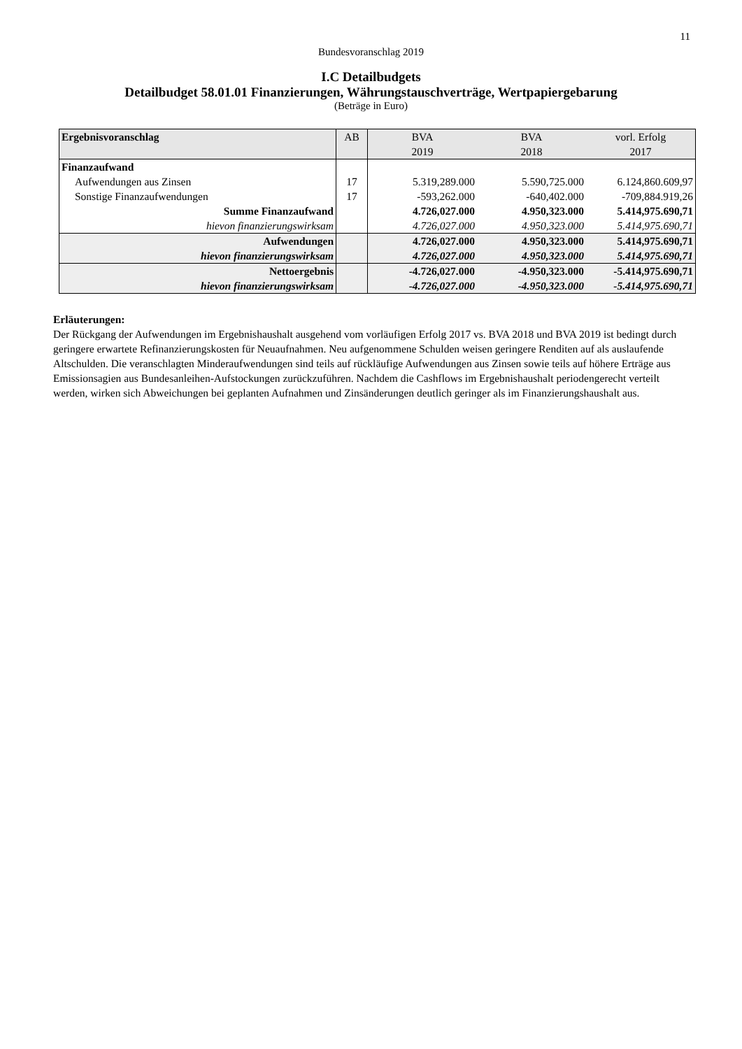11
Bundesvoranschlag 2019
I.C Detailbudgets
Detailbudget 58.01.01 Finanzierungen, Währungstauschverträge, Wertpapiergebarung
(Beträge in Euro)
| Ergebnisvoranschlag | AB | BVA 2019 | BVA 2018 | vorl. Erfolg 2017 |
| --- | --- | --- | --- | --- |
| Finanzaufwand | | | | |
| Aufwendungen aus Zinsen | 17 | 5.319,289.000 | 5.590,725.000 | 6.124,860.609,97 |
| Sonstige Finanzaufwendungen | 17 | -593,262.000 | -640,402.000 | -709,884.919,26 |
| Summe Finanzaufwand | | 4.726,027.000 | 4.950,323.000 | 5.414,975.690,71 |
| hievon finanzierungswirksam | | 4.726,027.000 | 4.950,323.000 | 5.414,975.690,71 |
| Aufwendungen | | 4.726,027.000 | 4.950,323.000 | 5.414,975.690,71 |
| hievon finanzierungswirksam | | 4.726,027.000 | 4.950,323.000 | 5.414,975.690,71 |
| Nettoergebnis | | -4.726,027.000 | -4.950,323.000 | -5.414,975.690,71 |
| hievon finanzierungswirksam | | -4.726,027.000 | -4.950,323.000 | -5.414,975.690,71 |
Erläuterungen:
Der Rückgang der Aufwendungen im Ergebnishaushalt ausgehend vom vorläufigen Erfolg 2017 vs. BVA 2018 und BVA 2019 ist bedingt durch geringere erwartete Refinanzierungskosten für Neuaufnahmen. Neu aufgenommene Schulden weisen geringere Renditen auf als auslaufende Altschulden. Die veranschlagten Minderaufwendungen sind teils auf rückläufige Aufwendungen aus Zinsen sowie teils auf höhere Erträge aus Emissionsagien aus Bundesanleihen-Aufstockungen zurückzuführen. Nachdem die Cashflows im Ergebnishaushalt periodengerecht verteilt werden, wirken sich Abweichungen bei geplanten Aufnahmen und Zinsänderungen deutlich geringer als im Finanzierungshaushalt aus.